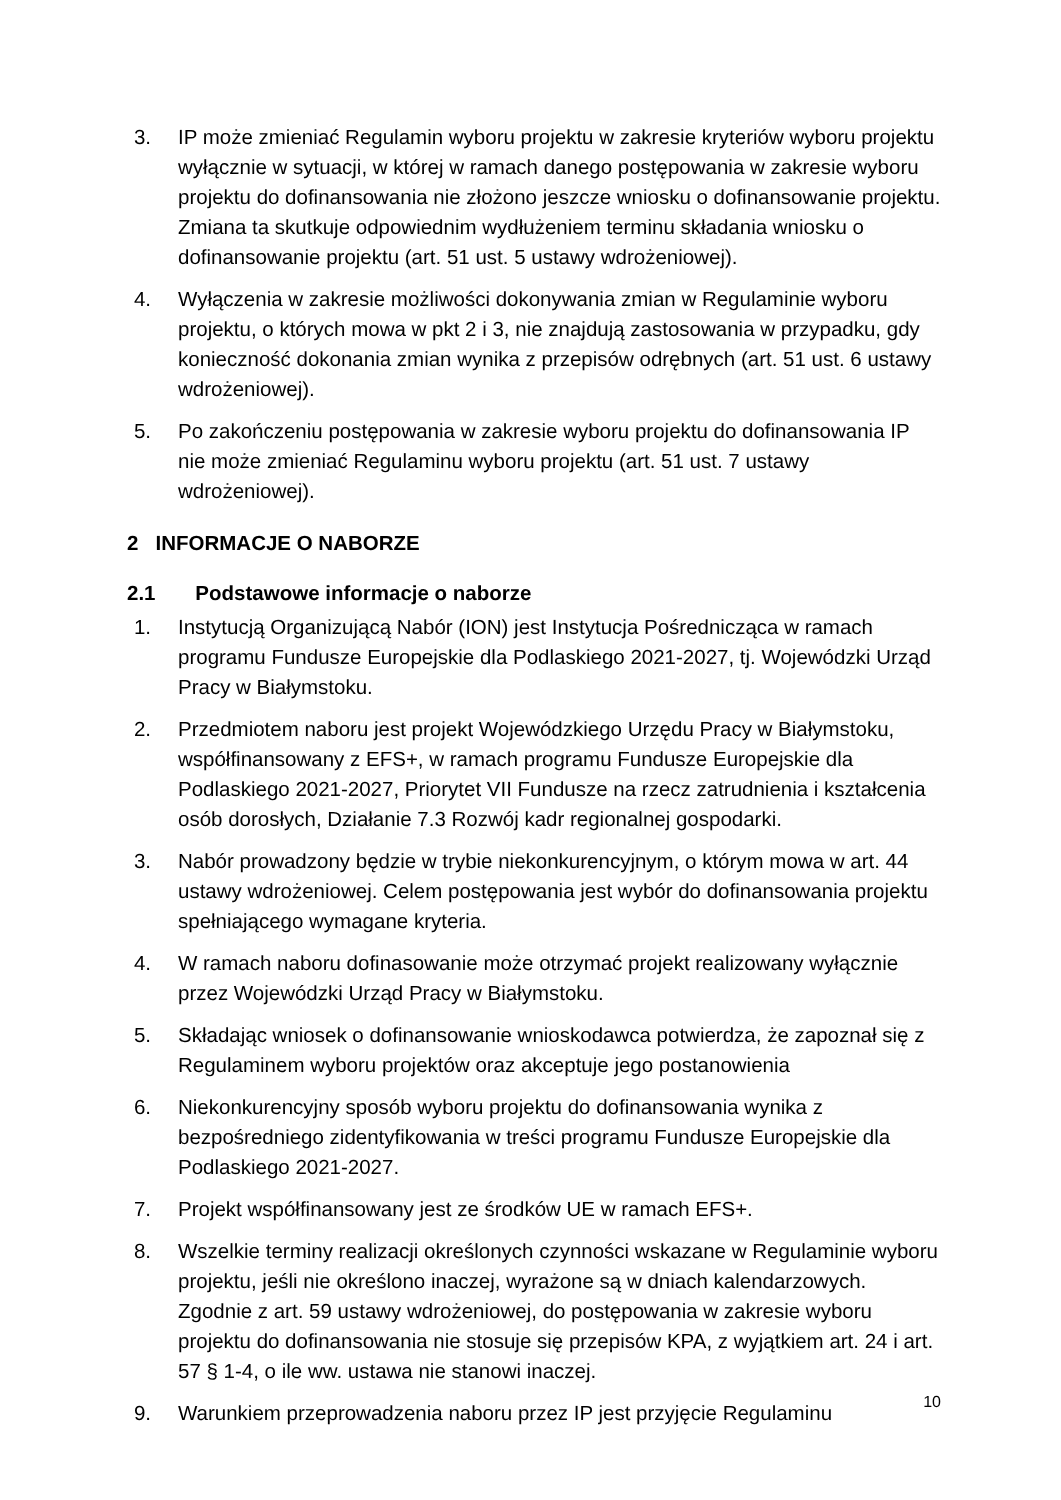3. IP może zmieniać Regulamin wyboru projektu w zakresie kryteriów wyboru projektu wyłącznie w sytuacji, w której w ramach danego postępowania w zakresie wyboru projektu do dofinansowania nie złożono jeszcze wniosku o dofinansowanie projektu. Zmiana ta skutkuje odpowiednim wydłużeniem terminu składania wniosku o dofinansowanie projektu (art. 51 ust. 5 ustawy wdrożeniowej).
4. Wyłączenia w zakresie możliwości dokonywania zmian w Regulaminie wyboru projektu, o których mowa w pkt 2 i 3, nie znajdują zastosowania w przypadku, gdy konieczność dokonania zmian wynika z przepisów odrębnych (art. 51 ust. 6 ustawy wdrożeniowej).
5. Po zakończeniu postępowania w zakresie wyboru projektu do dofinansowania IP nie może zmieniać Regulaminu wyboru projektu (art. 51 ust. 7 ustawy wdrożeniowej).
2 INFORMACJE O NABORZE
2.1 Podstawowe informacje o naborze
1. Instytucją Organizującą Nabór (ION) jest Instytucja Pośrednicząca w ramach programu Fundusze Europejskie dla Podlaskiego 2021-2027, tj. Wojewódzki Urząd Pracy w Białymstoku.
2. Przedmiotem naboru jest projekt Wojewódzkiego Urzędu Pracy w Białymstoku, współfinansowany z EFS+, w ramach programu Fundusze Europejskie dla Podlaskiego 2021-2027, Priorytet VII Fundusze na rzecz zatrudnienia i kształcenia osób dorosłych, Działanie 7.3 Rozwój kadr regionalnej gospodarki.
3. Nabór prowadzony będzie w trybie niekonkurencyjnym, o którym mowa w art. 44 ustawy wdrożeniowej. Celem postępowania jest wybór do dofinansowania projektu spełniającego wymagane kryteria.
4. W ramach naboru dofinasowanie może otrzymać projekt realizowany wyłącznie przez Wojewódzki Urząd Pracy w Białymstoku.
5. Składając wniosek o dofinansowanie wnioskodawca potwierdza, że zapoznał się z Regulaminem wyboru projektów oraz akceptuje jego postanowienia
6. Niekonkurencyjny sposób wyboru projektu do dofinansowania wynika z bezpośredniego zidentyfikowania w treści programu Fundusze Europejskie dla Podlaskiego 2021-2027.
7. Projekt współfinansowany jest ze środków UE w ramach EFS+.
8. Wszelkie terminy realizacji określonych czynności wskazane w Regulaminie wyboru projektu, jeśli nie określono inaczej, wyrażone są w dniach kalendarzowych. Zgodnie z art. 59 ustawy wdrożeniowej, do postępowania w zakresie wyboru projektu do dofinansowania nie stosuje się przepisów KPA, z wyjątkiem art. 24 i art. 57 § 1-4, o ile ww. ustawa nie stanowi inaczej.
9. Warunkiem przeprowadzenia naboru przez IP jest przyjęcie Regulaminu
10